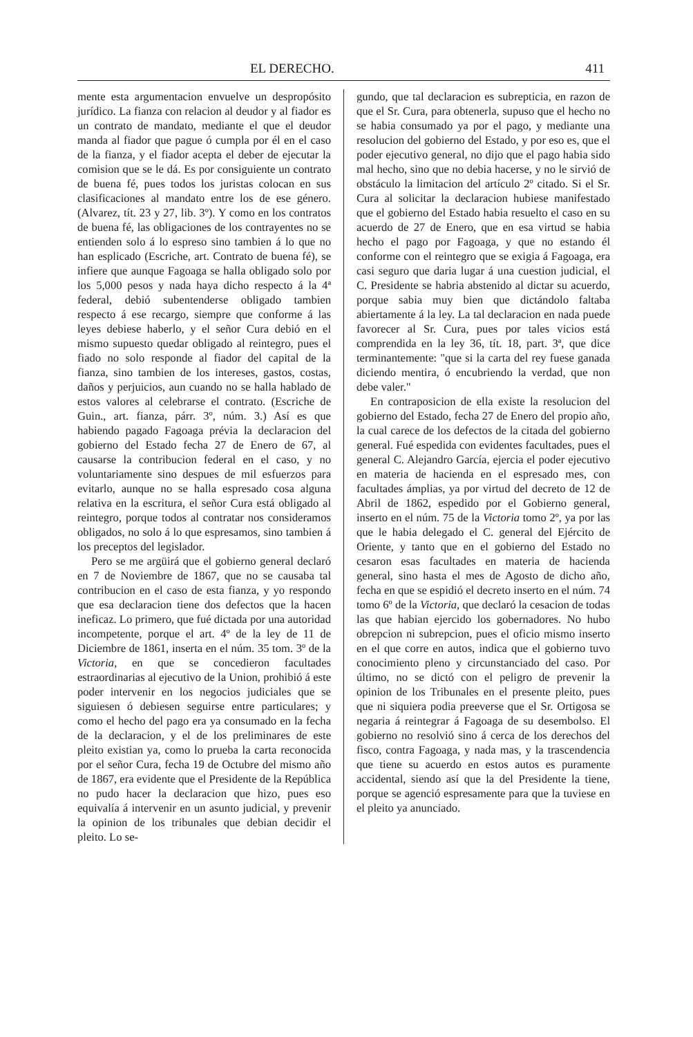EL DERECHO. 411
mente esta argumentacion envuelve un despropósito jurídico. La fianza con relacion al deudor y al fiador es un contrato de mandato, mediante el que el deudor manda al fiador que pague ó cumpla por él en el caso de la fianza, y el fiador acepta el deber de ejecutar la comision que se le dá. Es por consiguiente un contrato de buena fé, pues todos los juristas colocan en sus clasificaciones al mandato entre los de ese género. (Alvarez, tít. 23 y 27, lib. 3º). Y como en los contratos de buena fé, las obligaciones de los contrayentes no se entienden solo á lo espreso sino tambien á lo que no han esplicado (Escriche, art. Contrato de buena fé), se infiere que aunque Fagoaga se halla obligado solo por los 5,000 pesos y nada haya dicho respecto á la 4ª federal, debió subentenderse obligado tambien respecto á ese recargo, siempre que conforme á las leyes debiese haberlo, y el señor Cura debió en el mismo supuesto quedar obligado al reintegro, pues el fiado no solo responde al fiador del capital de la fianza, sino tambien de los intereses, gastos, costas, daños y perjuicios, aun cuando no se halla hablado de estos valores al celebrarse el contrato. (Escriche de Guin., art. fianza, párr. 3º, núm. 3.) Así es que habiendo pagado Fagoaga prévia la declaracion del gobierno del Estado fecha 27 de Enero de 67, al causarse la contribucion federal en el caso, y no voluntariamente sino despues de mil esfuerzos para evitarlo, aunque no se halla espresado cosa alguna relativa en la escritura, el señor Cura está obligado al reintegro, porque todos al contratar nos consideramos obligados, no solo á lo que espresamos, sino tambien á los preceptos del legislador.
Pero se me argüirá que el gobierno general declaró en 7 de Noviembre de 1867, que no se causaba tal contribucion en el caso de esta fianza, y yo respondo que esa declaracion tiene dos defectos que la hacen ineficaz. Lo primero, que fué dictada por una autoridad incompetente, porque el art. 4º de la ley de 11 de Diciembre de 1861, inserta en el núm. 35 tom. 3º de la Victoria, en que se concedieron facultades estraordinarias al ejecutivo de la Union, prohibió á este poder intervenir en los negocios judiciales que se siguiesen ó debiesen seguirse entre particulares; y como el hecho del pago era ya consumado en la fecha de la declaracion, y el de los preliminares de este pleito existian ya, como lo prueba la carta reconocida por el señor Cura, fecha 19 de Octubre del mismo año de 1867, era evidente que el Presidente de la República no pudo hacer la declaracion que hizo, pues eso equivalía á intervenir en un asunto judicial, y prevenir la opinion de los tribunales que debian decidir el pleito. Lo se-
gundo, que tal declaracion es subrepticia, en razon de que el Sr. Cura, para obtenerla, supuso que el hecho no se habia consumado ya por el pago, y mediante una resolucion del gobierno del Estado, y por eso es, que el poder ejecutivo general, no dijo que el pago habia sido mal hecho, sino que no debia hacerse, y no le sirvió de obstáculo la limitacion del artículo 2º citado. Si el Sr. Cura al solicitar la declaracion hubiese manifestado que el gobierno del Estado habia resuelto el caso en su acuerdo de 27 de Enero, que en esa virtud se habia hecho el pago por Fagoaga, y que no estando él conforme con el reintegro que se exigia á Fagoaga, era casi seguro que daria lugar á una cuestion judicial, el C. Presidente se habria abstenido al dictar su acuerdo, porque sabia muy bien que dictándolo faltaba abiertamente á la ley. La tal declaracion en nada puede favorecer al Sr. Cura, pues por tales vicios está comprendida en la ley 36, tít. 18, part. 3ª, que dice terminantemente: "que si la carta del rey fuese ganada diciendo mentira, ó encubriendo la verdad, que non debe valer."
En contraposicion de ella existe la resolucion del gobierno del Estado, fecha 27 de Enero del propio año, la cual carece de los defectos de la citada del gobierno general. Fué espedida con evidentes facultades, pues el general C. Alejandro García, ejercia el poder ejecutivo en materia de hacienda en el espresado mes, con facultades ámplias, ya por virtud del decreto de 12 de Abril de 1862, espedido por el Gobierno general, inserto en el núm. 75 de la Victoria tomo 2º, ya por las que le habia delegado el C. general del Ejército de Oriente, y tanto que en el gobierno del Estado no cesaron esas facultades en materia de hacienda general, sino hasta el mes de Agosto de dicho año, fecha en que se espidió el decreto inserto en el núm. 74 tomo 6º de la Victoria, que declaró la cesacion de todas las que habian ejercido los gobernadores. No hubo obrepcion ni subrepcion, pues el oficio mismo inserto en el que corre en autos, indica que el gobierno tuvo conocimiento pleno y circunstanciado del caso. Por último, no se dictó con el peligro de prevenir la opinion de los Tribunales en el presente pleito, pues que ni siquiera podia preeverse que el Sr. Ortigosa se negaria á reintegrar á Fagoaga de su desembolso. El gobierno no resolvió sino á cerca de los derechos del fisco, contra Fagoaga, y nada mas, y la trascendencia que tiene su acuerdo en estos autos es puramente accidental, siendo así que la del Presidente la tiene, porque se agenció espresamente para que la tuviese en el pleito ya anunciado.